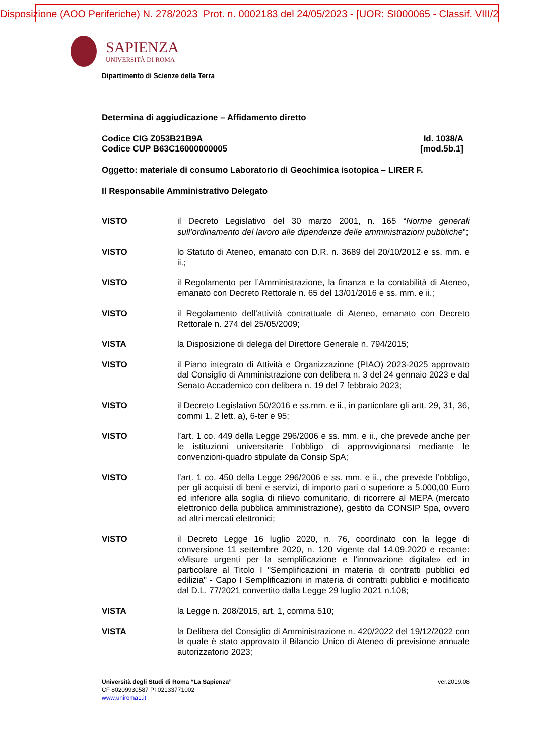Disposizione (AOO Periferiche) N. 278/2023 Prot. n. 0002183 del 24/05/2023 - [UOR: SI000065 - Classif. VIII/2
SAPIENZA
UNIVERSITÀ DI ROMA
Dipartimento di Scienze della Terra
Determina di aggiudicazione – Affidamento diretto
Codice CIG Z053B21B9A
Codice CUP B63C16000000005
Id. 1038/A
[mod.5b.1]
Oggetto: materiale di consumo Laboratorio di Geochimica isotopica – LIRER F.
Il Responsabile Amministrativo Delegato
VISTO il Decreto Legislativo del 30 marzo 2001, n. 165 “Norme generali sull’ordinamento del lavoro alle dipendenze delle amministrazioni pubbliche”;
VISTO lo Statuto di Ateneo, emanato con D.R. n. 3689 del 20/10/2012 e ss. mm. e ii.;
VISTO il Regolamento per l’Amministrazione, la finanza e la contabilità di Ateneo, emanato con Decreto Rettorale n. 65 del 13/01/2016 e ss. mm. e ii.;
VISTO il Regolamento dell’attività contrattuale di Ateneo, emanato con Decreto Rettorale n. 274 del 25/05/2009;
VISTA la Disposizione di delega del Direttore Generale n. 794/2015;
VISTO il Piano integrato di Attività e Organizzazione (PIAO) 2023-2025 approvato dal Consiglio di Amministrazione con delibera n. 3 del 24 gennaio 2023 e dal Senato Accademico con delibera n. 19 del 7 febbraio 2023;
VISTO il Decreto Legislativo 50/2016 e ss.mm. e ii., in particolare gli artt. 29, 31, 36, commi 1, 2 lett. a), 6-ter e 95;
VISTO l’art. 1 co. 449 della Legge 296/2006 e ss. mm. e ii., che prevede anche per le istituzioni universitarie l’obbligo di approvvigionarsi mediante le convenzioni-quadro stipulate da Consip SpA;
VISTO l’art. 1 co. 450 della Legge 296/2006 e ss. mm. e ii., che prevede l’obbligo, per gli acquisti di beni e servizi, di importo pari o superiore a 5.000,00 Euro ed inferiore alla soglia di rilievo comunitario, di ricorrere al MEPA (mercato elettronico della pubblica amministrazione), gestito da CONSIP Spa, ovvero ad altri mercati elettronici;
VISTO il Decreto Legge 16 luglio 2020, n. 76, coordinato con la legge di conversione 11 settembre 2020, n. 120 vigente dal 14.09.2020 e recante: «Misure urgenti per la semplificazione e l'innovazione digitale» ed in particolare al Titolo I "Semplificazioni in materia di contratti pubblici ed edilizia" - Capo I Semplificazioni in materia di contratti pubblici e modificato dal D.L. 77/2021 convertito dalla Legge 29 luglio 2021 n.108;
VISTA la Legge n. 208/2015, art. 1, comma 510;
VISTA la Delibera del Consiglio di Amministrazione n. 420/2022 del 19/12/2022 con la quale è stato approvato il Bilancio Unico di Ateneo di previsione annuale autorizzatorio 2023;
Università degli Studi di Roma “La Sapienza”
CF 80209930587 PI 02133771002
www.uniroma1.it
ver.2019.08